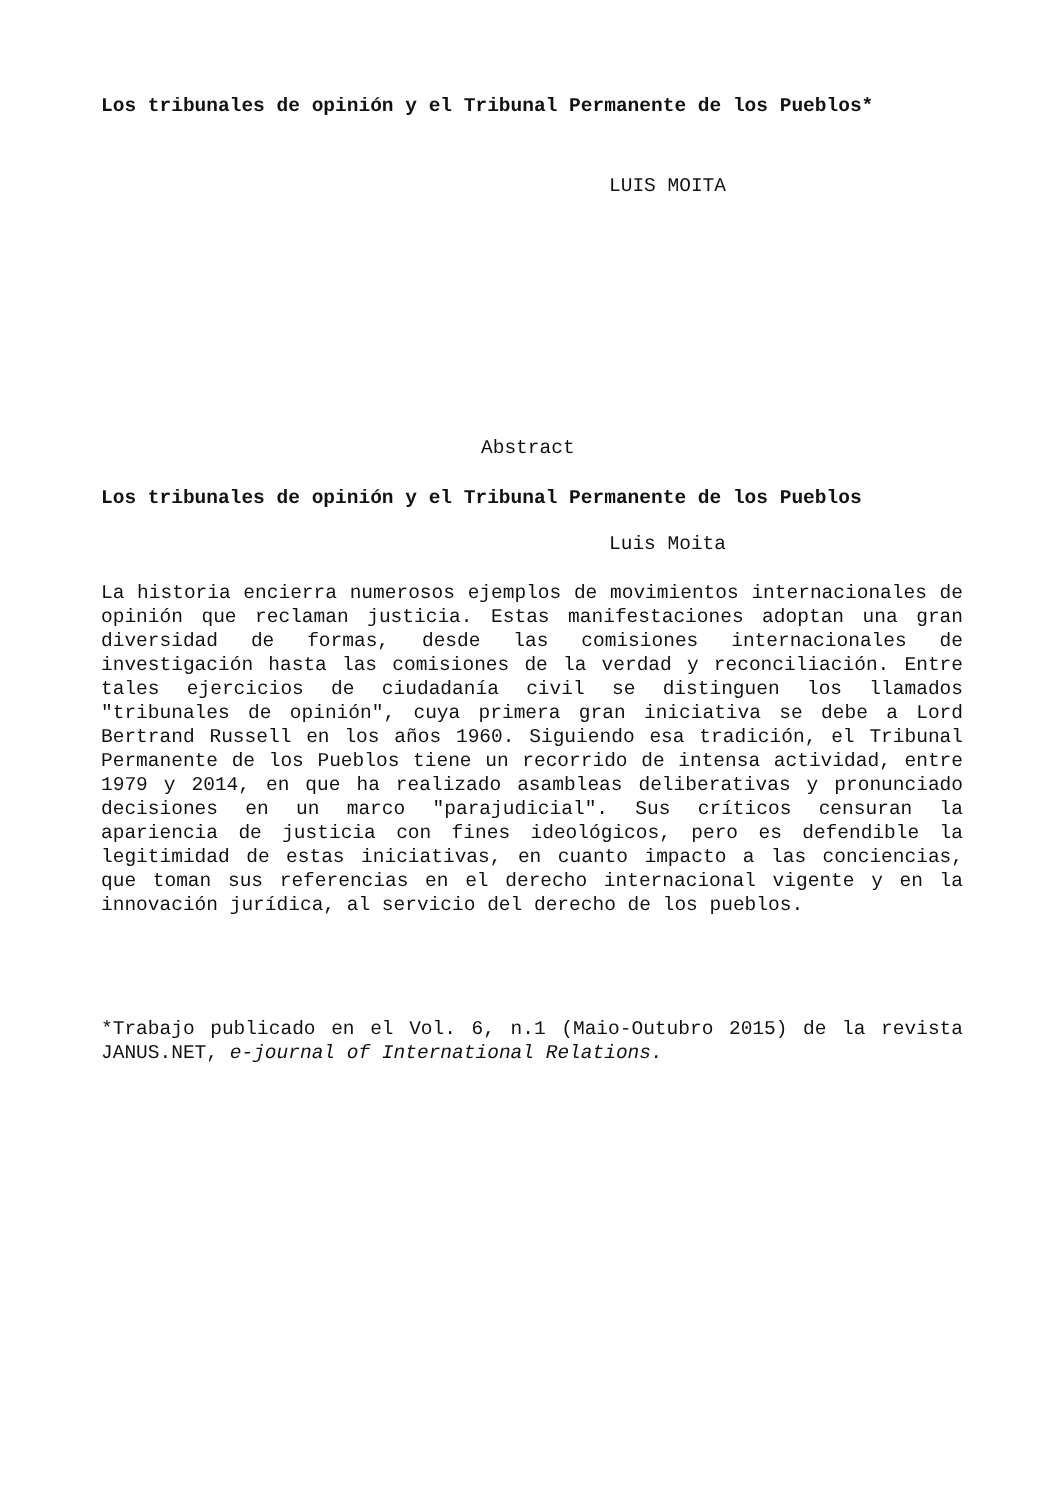Los tribunales de opinión y el Tribunal Permanente de los Pueblos*
LUIS MOITA
Abstract
Los tribunales de opinión y el Tribunal Permanente de los Pueblos
Luis Moita
La historia encierra numerosos ejemplos de movimientos internacionales de opinión que reclaman justicia. Estas manifestaciones adoptan una gran diversidad de formas, desde las comisiones internacionales de investigación hasta las comisiones de la verdad y reconciliación. Entre tales ejercicios de ciudadanía civil se distinguen los llamados "tribunales de opinión", cuya primera gran iniciativa se debe a Lord Bertrand Russell en los años 1960. Siguiendo esa tradición, el Tribunal Permanente de los Pueblos tiene un recorrido de intensa actividad, entre 1979 y 2014, en que ha realizado asambleas deliberativas y pronunciado decisiones en un marco "parajudicial". Sus críticos censuran la apariencia de justicia con fines ideológicos, pero es defendible la legitimidad de estas iniciativas, en cuanto impacto a las conciencias, que toman sus referencias en el derecho internacional vigente y en la innovación jurídica, al servicio del derecho de los pueblos.
*Trabajo publicado en el Vol. 6, n.1 (Maio-Outubro 2015) de la revista JANUS.NET, e-journal of International Relations.